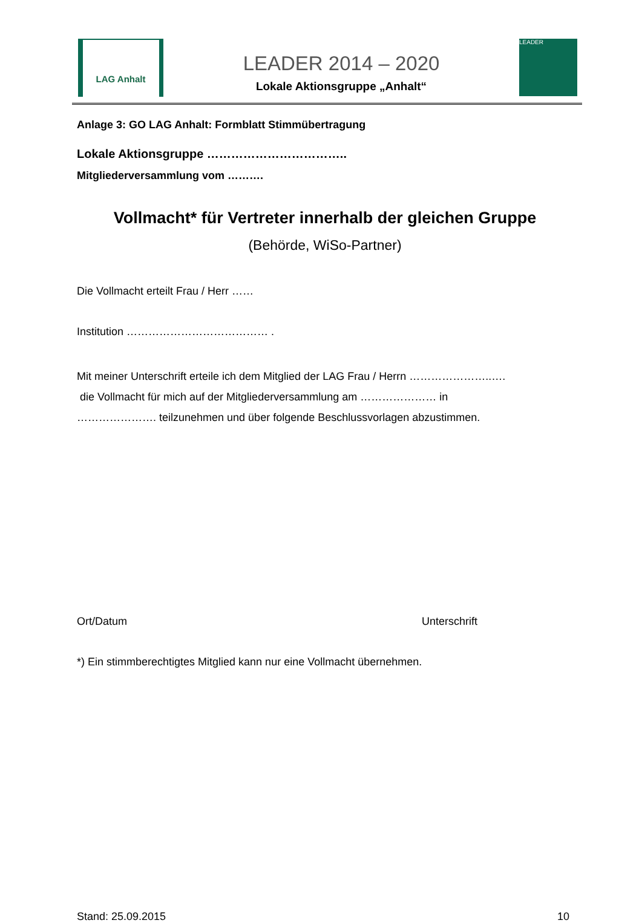LAG Anhalt
LEADER 2014 – 2020
Lokale Aktionsgruppe „Anhalt“
LEADER
Anlage 3: GO LAG Anhalt: Formblatt Stimmübertragung
Lokale Aktionsgruppe ……………………………..
Mitgliederversammlung vom ……….
Vollmacht* für Vertreter innerhalb der gleichen Gruppe
(Behörde, WiSo-Partner)
Die Vollmacht erteilt Frau / Herr ……
Institution ………………………………… .
Mit meiner Unterschrift erteile ich dem Mitglied der LAG Frau / Herrn …………………..….
die Vollmacht für mich auf der Mitgliederversammlung am ………………… in
…………………. teilzunehmen und über folgende Beschlussvorlagen abzustimmen.
Ort/Datum Unterschrift
*) Ein stimmberechtigtes Mitglied kann nur eine Vollmacht übernehmen.
Stand: 25.09.2015 10